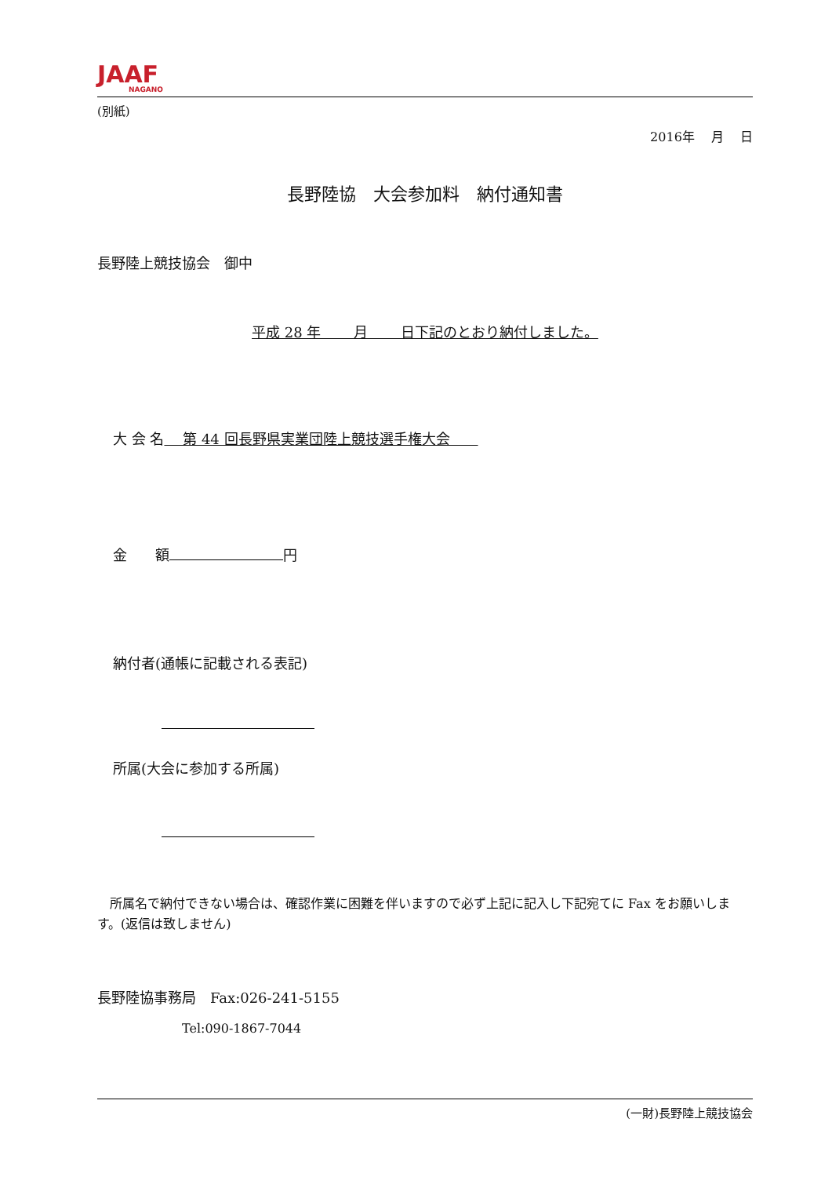JAAF
NAGANO
(別紙)
2016年　 月　 日
長野陸協　大会参加料　納付通知書
長野陸上競技協会　御中
平成 28 年　　 月　　 日下記のとおり納付しました。
大 会 名　 第 44 回長野県実業団陸上競技選手権大会　　
金　　額 円
納付者(通帳に記載される表記)
所属(大会に参加する所属)
　所属名で納付できない場合は、確認作業に困難を伴いますので必ず上記に記入し下記宛てに Fax をお願いします。(返信は致しません)
長野陸協事務局　Fax:026-241-5155
Tel:090-1867-7044
(一財)長野陸上競技協会